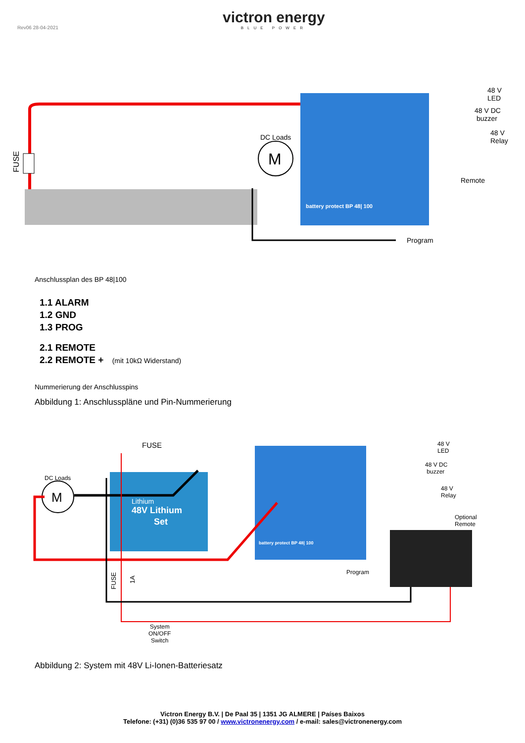Rev06 28-04-2021
victron energy
BLUE POWER
M
battery protect BP 48| 100
DC Loads
FUSE
48 V
LED
48 V DC
buzzer
48 V
Relay
Remote
Program
Anschlussplan des BP 48|100
1.1 ALARM
1.2 GND
1.3 PROG
2.1 REMOTE
2.2 REMOTE + (mit 10kΩ Widerstand)
Nummerierung der Anschlusspins
Abbildung 1: Anschlusspläne und Pin-Nummerierung
M
FUSE
DC Loads
Lithium
48V Lithium
Set
48 V
LED
48 V DC
buzzer
48 V
Relay
Optional
Remote
Program
battery protect BP 48| 100
FUSE
1A
System
ON/OFF
Switch
Abbildung 2: System mit 48V Li-Ionen-Batteriesatz
Victron Energy B.V. | De Paal 35 | 1351 JG ALMERE | Países Baixos
Telefone: (+31) (0)36 535 97 00 / www.victronenergy.com / e-mail: sales@victronenergy.com